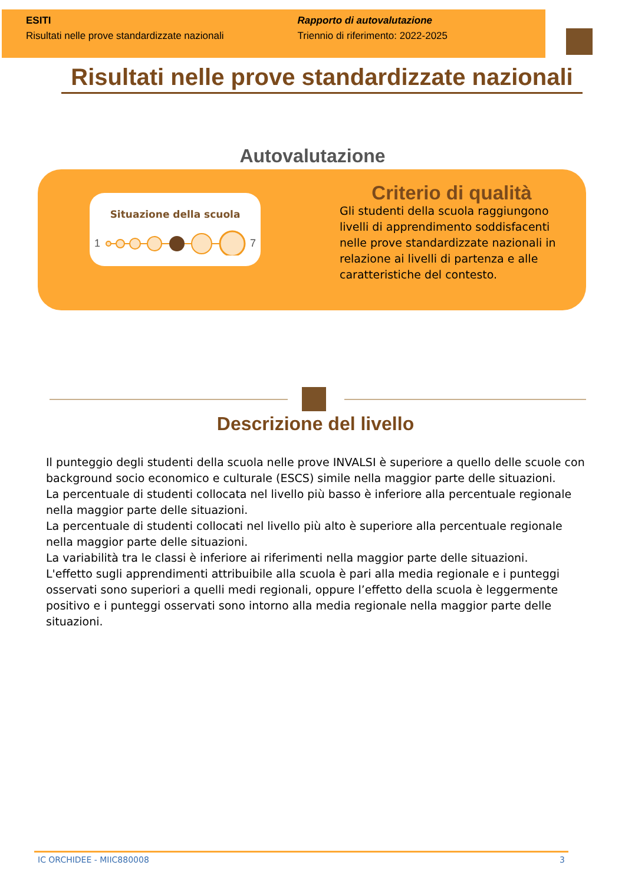ESITI
Risultati nelle prove standardizzate nazionali
Rapporto di autovalutazione
Triennio di riferimento: 2022-2025
Risultati nelle prove standardizzate nazionali
Autovalutazione
Situazione della scuola
1
7
Criterio di qualità
Gli studenti della scuola raggiungono livelli di apprendimento soddisfacenti nelle prove standardizzate nazionali in relazione ai livelli di partenza e alle caratteristiche del contesto.
Descrizione del livello
Il punteggio degli studenti della scuola nelle prove INVALSI è superiore a quello delle scuole con background socio economico e culturale (ESCS) simile nella maggior parte delle situazioni.
La percentuale di studenti collocata nel livello più basso è inferiore alla percentuale regionale nella maggior parte delle situazioni.
La percentuale di studenti collocati nel livello più alto è superiore alla percentuale regionale nella maggior parte delle situazioni.
La variabilità tra le classi è inferiore ai riferimenti nella maggior parte delle situazioni.
L'effetto sugli apprendimenti attribuibile alla scuola è pari alla media regionale e i punteggi osservati sono superiori a quelli medi regionali, oppure l’effetto della scuola è leggermente positivo e i punteggi osservati sono intorno alla media regionale nella maggior parte delle situazioni.
IC ORCHIDEE - MIIC880008 3